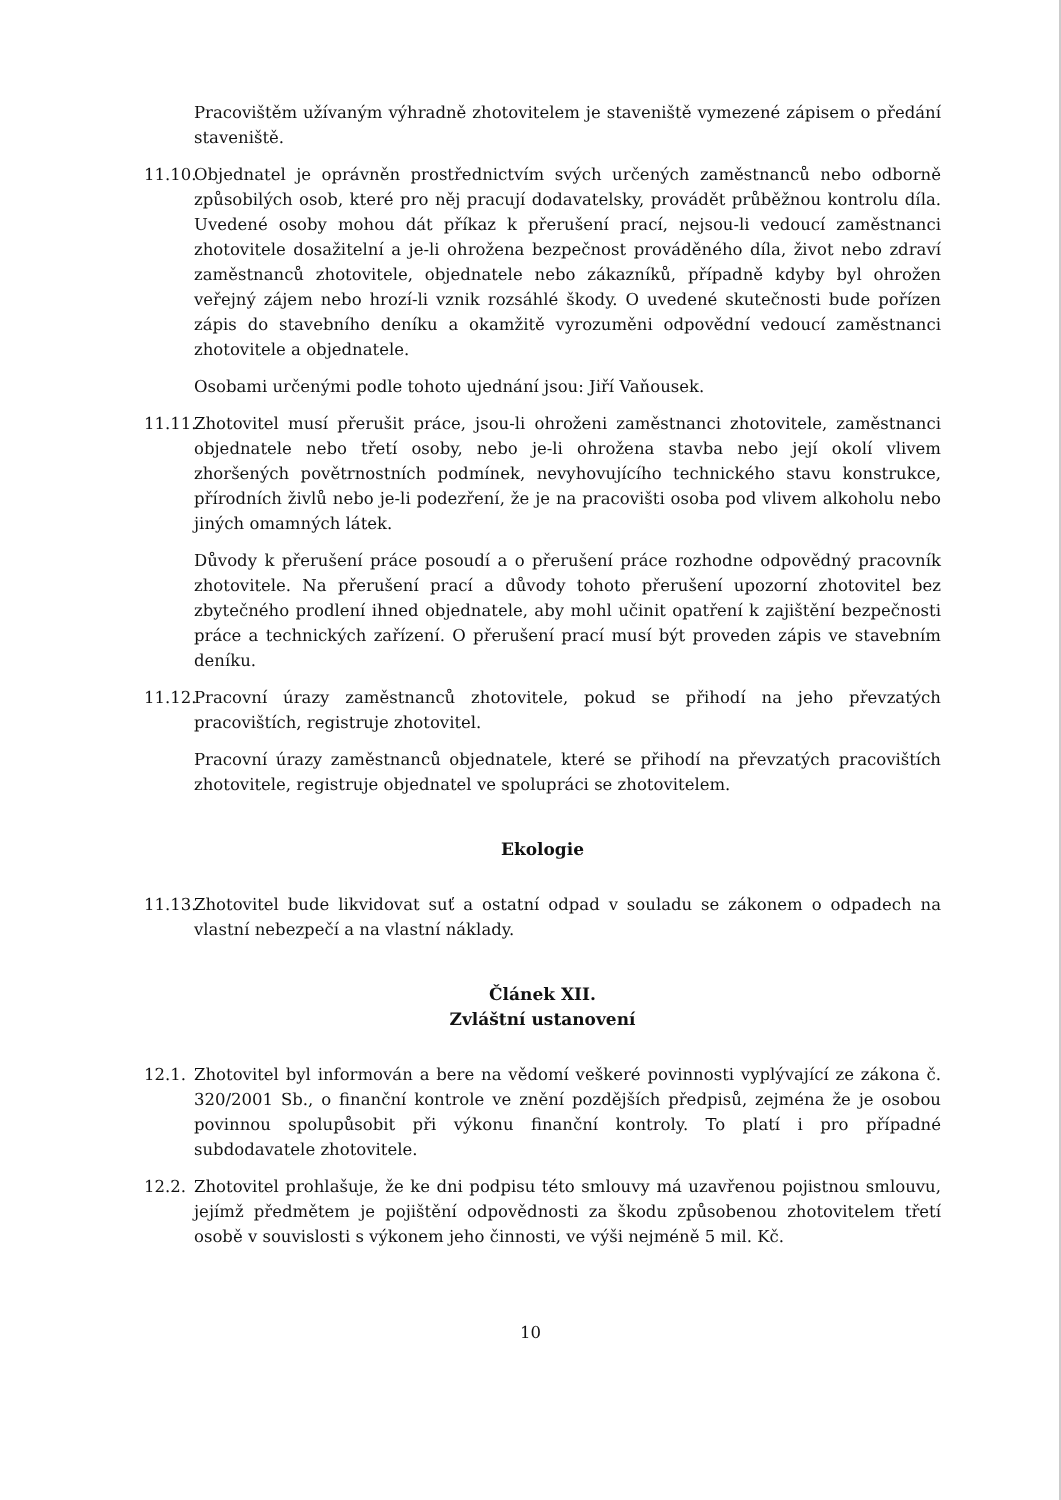Pracovištěm užívaným výhradně zhotovitelem je staveniště vymezené zápisem o předání staveniště.
11.10.
Objednatel je oprávněn prostřednictvím svých určených zaměstnanců nebo odborně způsobilých osob, které pro něj pracují dodavatelsky, provádět průběžnou kontrolu díla. Uvedené osoby mohou dát příkaz k přerušení prací, nejsou-li vedoucí zaměstnanci zhotovitele dosažitelní a je-li ohrožena bezpečnost prováděného díla, život nebo zdraví zaměstnanců zhotovitele, objednatele nebo zákazníků, případně kdyby byl ohrožen veřejný zájem nebo hrozí-li vznik rozsáhlé škody. O uvedené skutečnosti bude pořízen zápis do stavebního deníku a okamžitě vyrozuměni odpovědní vedoucí zaměstnanci zhotovitele a objednatele.
Osobami určenými podle tohoto ujednání jsou: Jiří Vaňousek.
11.11.
Zhotovitel musí přerušit práce, jsou-li ohroženi zaměstnanci zhotovitele, zaměstnanci objednatele nebo třetí osoby, nebo je-li ohrožena stavba nebo její okolí vlivem zhoršených povětrnostních podmínek, nevyhovujícího technického stavu konstrukce, přírodních živlů nebo je-li podezření, že je na pracovišti osoba pod vlivem alkoholu nebo jiných omamných látek.
Důvody k přerušení práce posoudí a o přerušení práce rozhodne odpovědný pracovník zhotovitele. Na přerušení prací a důvody tohoto přerušení upozorní zhotovitel bez zbytečného prodlení ihned objednatele, aby mohl učinit opatření k zajištění bezpečnosti práce a technických zařízení. O přerušení prací musí být proveden zápis ve stavebním deníku.
11.12.
Pracovní úrazy zaměstnanců zhotovitele, pokud se přihodí na jeho převzatých pracovištích, registruje zhotovitel.
Pracovní úrazy zaměstnanců objednatele, které se přihodí na převzatých pracovištích zhotovitele, registruje objednatel ve spolupráci se zhotovitelem.
Ekologie
11.13.
Zhotovitel bude likvidovat suť a ostatní odpad v souladu se zákonem o odpadech na vlastní nebezpečí a na vlastní náklady.
Článek XII.
Zvláštní ustanovení
12.1. Zhotovitel byl informován a bere na vědomí veškeré povinnosti vyplývající ze zákona č. 320/2001 Sb., o finanční kontrole ve znění pozdějších předpisů, zejména že je osobou povinnou spolupůsobit při výkonu finanční kontroly. To platí i pro případné subdodavatele zhotovitele.
12.2. Zhotovitel prohlašuje, že ke dni podpisu této smlouvy má uzavřenou pojistnou smlouvu, jejímž předmětem je pojištění odpovědnosti za škodu způsobenou zhotovitelem třetí osobě v souvislosti s výkonem jeho činnosti, ve výši nejméně 5 mil. Kč.
10